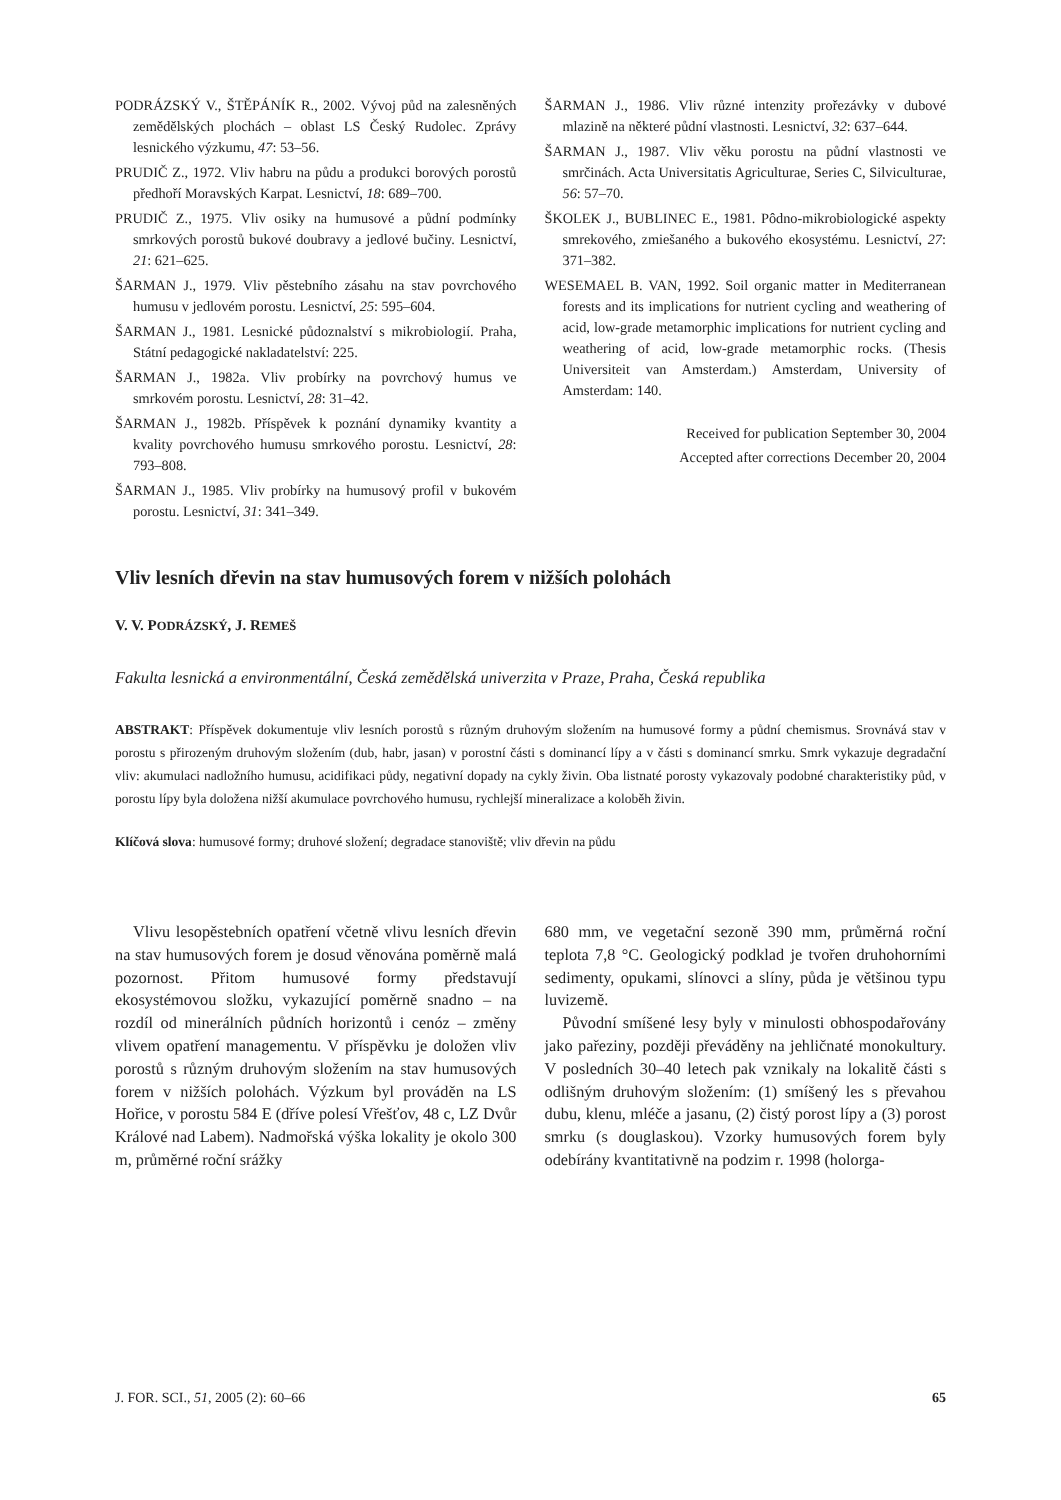PODRÁZSKÝ V., ŠTĚPÁNÍK R., 2002. Vývoj půd na zalesněných zemědělských plochách – oblast LS Český Rudolec. Zprávy lesnického výzkumu, 47: 53–56.
PRUDIČ Z., 1972. Vliv habru na půdu a produkci borových porostů předhoří Moravských Karpat. Lesnictví, 18: 689–700.
PRUDIČ Z., 1975. Vliv osiky na humusové a půdní podmínky smrkových porostů bukové doubravy a jedlové bučiny. Lesnictví, 21: 621–625.
ŠARMAN J., 1979. Vliv pěstebního zásahu na stav povrchového humusu v jedlovém porostu. Lesnictví, 25: 595–604.
ŠARMAN J., 1981. Lesnické půdoznalství s mikrobiologií. Praha, Státní pedagogické nakladatelství: 225.
ŠARMAN J., 1982a. Vliv probírky na povrchový humus ve smrkovém porostu. Lesnictví, 28: 31–42.
ŠARMAN J., 1982b. Příspěvek k poznání dynamiky kvantity a kvality povrchového humusu smrkového porostu. Lesnictví, 28: 793–808.
ŠARMAN J., 1985. Vliv probírky na humusový profil v bukovém porostu. Lesnictví, 31: 341–349.
ŠARMAN J., 1986. Vliv různé intenzity prořezávky v dubové mlazině na některé půdní vlastnosti. Lesnictví, 32: 637–644.
ŠARMAN J., 1987. Vliv věku porostu na půdní vlastnosti ve smrčinách. Acta Universitatis Agriculturae, Series C, Silviculturae, 56: 57–70.
ŠKOLEK J., BUBLINEC E., 1981. Pôdno-mikrobiologické aspekty smrekového, zmiešaného a bukového ekosystému. Lesnictví, 27: 371–382.
WESEMAEL B. VAN, 1992. Soil organic matter in Mediterranean forests and its implications for nutrient cycling and weathering of acid, low-grade metamorphic implications for nutrient cycling and weathering of acid, low-grade metamorphic rocks. (Thesis Universiteit van Amsterdam.) Amsterdam, University of Amsterdam: 140.
Received for publication September 30, 2004
Accepted after corrections December 20, 2004
Vliv lesních dřevin na stav humusových forem v nižších polohách
V. V. PODRÁZSKÝ, J. REMEŠ
Fakulta lesnická a environmentální, Česká zemědělská univerzita v Praze, Praha, Česká republika
ABSTRAKT: Příspěvek dokumentuje vliv lesních porostů s různým druhovým složením na humusové formy a půdní chemismus. Srovnává stav v porostu s přirozeným druhovým složením (dub, habr, jasan) v porostní části s dominancí lípy a v části s dominancí smrku. Smrk vykazuje degradační vliv: akumulaci nadložního humusu, acidifikaci půdy, negativní dopady na cykly živin. Oba listnaté porosty vykazovaly podobné charakteristiky půd, v porostu lípy byla doložena nižší akumulace povrchového humusu, rychlejší mineralizace a koloběh živin.
Klíčová slova: humusové formy; druhové složení; degradace stanoviště; vliv dřevin na půdu
Vlivu lesopěstebních opatření včetně vlivu lesních dřevin na stav humusových forem je dosud věnována poměrně malá pozornost. Přitom humusové formy představují ekosystémovou složku, vykazující poměrně snadno – na rozdíl od minerálních půdních horizontů i cenóz – změny vlivem opatření managementu. V příspěvku je doložen vliv porostů s různým druhovým složením na stav humusových forem v nižších polohách. Výzkum byl prováděn na LS Hořice, v porostu 584 E (dříve polesí Vřešťov, 48 c, LZ Dvůr Králové nad Labem). Nadmořská výška lokality je okolo 300 m, průměrné roční srážky
680 mm, ve vegetační sezoně 390 mm, průměrná roční teplota 7,8 °C. Geologický podklad je tvořen druhohorními sedimenty, opukami, slínovci a slíny, půda je většinou typu luvizemě.
Původní smíšené lesy byly v minulosti obhospodařovány jako pařeziny, později převáděny na jehličnaté monokultury. V posledních 30–40 letech pak vznikaly na lokalitě části s odlišným druhovým složením: (1) smíšený les s převahou dubu, klenu, mléče a jasanu, (2) čistý porost lípy a (3) porost smrku (s douglaskou). Vzorky humusových forem byly odebírány kvantitativně na podzim r. 1998 (holorga-
J. FOR. SCI., 51, 2005 (2): 60–66 65